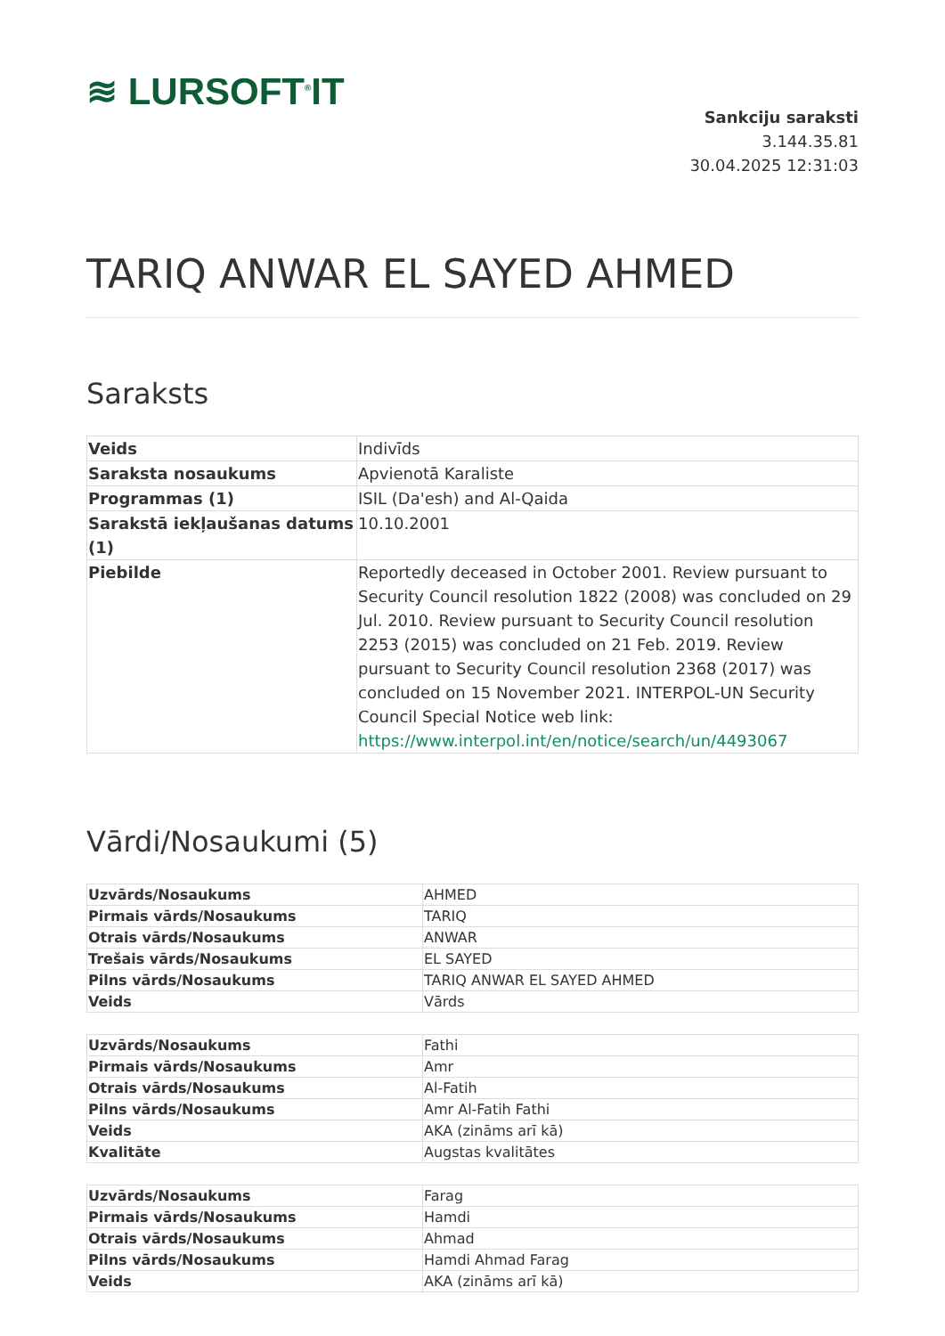≋ LURSOFT<sup>®</sup>IT
Sankciju saraksti
3.144.35.81
30.04.2025 12:31:03
TARIQ ANWAR EL SAYED AHMED
Saraksts
| Veids | Indivīds |
| Saraksta nosaukums | Apvienotā Karaliste |
| Programmas (1) | ISIL (Da'esh) and Al-Qaida |
| Sarakstā iekļaušanas datums (1) | 10.10.2001 |
| Piebilde | Reportedly deceased in October 2001. Review pursuant to Security Council resolution 1822 (2008) was concluded on 29 Jul. 2010. Review pursuant to Security Council resolution 2253 (2015) was concluded on 21 Feb. 2019. Review pursuant to Security Council resolution 2368 (2017) was concluded on 15 November 2021. INTERPOL-UN Security Council Special Notice web link: https://www.interpol.int/en/notice/search/un/4493067 |
Vārdi/Nosaukumi (5)
| Uzvārds/Nosaukums | AHMED |
| Pirmais vārds/Nosaukums | TARIQ |
| Otrais vārds/Nosaukums | ANWAR |
| Trešais vārds/Nosaukums | EL SAYED |
| Pilns vārds/Nosaukums | TARIQ ANWAR EL SAYED AHMED |
| Veids | Vārds |
| Uzvārds/Nosaukums | Fathi |
| Pirmais vārds/Nosaukums | Amr |
| Otrais vārds/Nosaukums | Al-Fatih |
| Pilns vārds/Nosaukums | Amr Al-Fatih Fathi |
| Veids | AKA (zināms arī kā) |
| Kvalitāte | Augstas kvalitātes |
| Uzvārds/Nosaukums | Farag |
| Pirmais vārds/Nosaukums | Hamdi |
| Otrais vārds/Nosaukums | Ahmad |
| Pilns vārds/Nosaukums | Hamdi Ahmad Farag |
| Veids | AKA (zināms arī kā) |